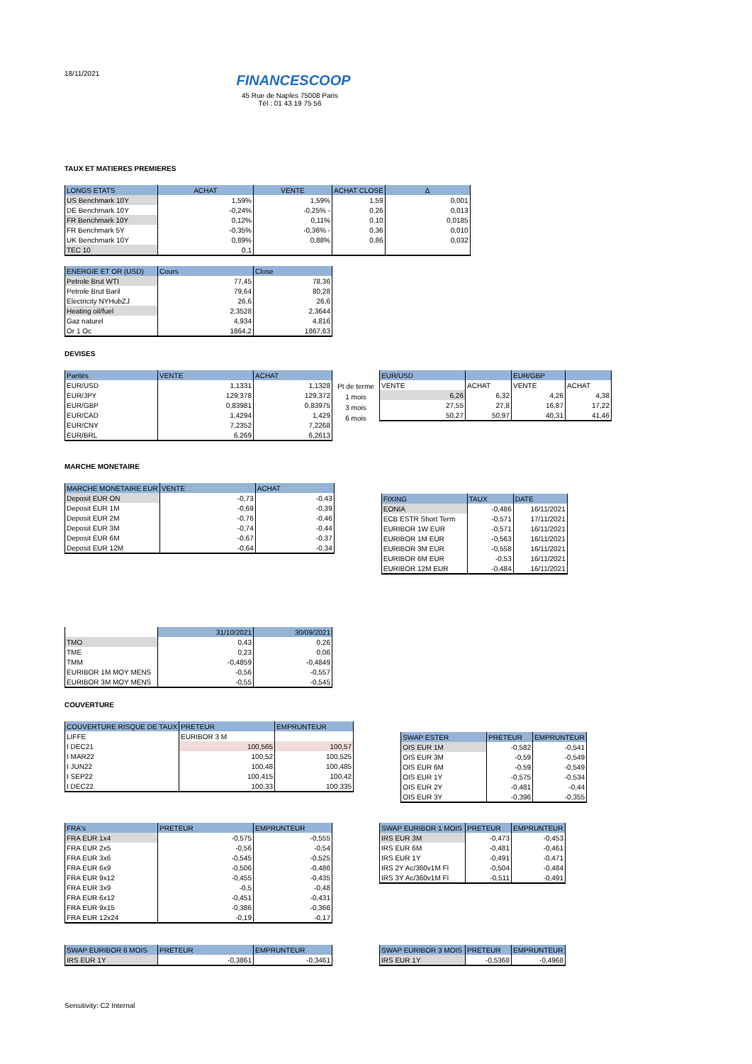18/11/2021 FINANCESCOOP
45 Rue de Naples 75008 Paris
Tél : 01 43 19 75 56
TAUX ET MATIERES PREMIERES
| LONGS ETATS | ACHAT | VENTE | ACHAT CLOSE | Δ |
| --- | --- | --- | --- | --- |
| US Benchmark 10Y | 1,59% | 1,59% | 1,59 | 0,001 |
| DE Benchmark 10Y | -0,24% | -0,25% - | 0,26 | 0,013 |
| FR Benchmark 10Y | 0,12% | 0,11% | 0,10 | 0,0185 |
| FR Benchmark 5Y | -0,35% | -0,36% - | 0,36 | 0,010 |
| UK Benchmark 10Y | 0,89% | 0,88% | 0,86 | 0,032 |
| TEC 10 | 0,1 | | | |
| ENERGIE ET OR (USD) | Cours | Close |
| --- | --- | --- |
| Petrole Brut WTI | 77,45 | 78,36 |
| Petrole Brut Baril | 79,64 | 80,28 |
| Electricity NYHubZJ | 26,6 | 26,6 |
| Heating oil/fuel | 2,3528 | 2,3644 |
| Gaz naturel | 4,934 | 4,816 |
| Or 1 Oc | 1864,2 | 1867,63 |
DEVISES
| Parités | VENTE | ACHAT |
| --- | --- | --- |
| EUR/USD | 1,1331 | 1,1328 |
| EUR/JPY | 129,378 | 129,372 |
| EUR/GBP | 0,83981 | 0,83975 |
| EUR/CAD | 1,4294 | 1,429 |
| EUR/CNY | 7,2352 | 7,2268 |
| EUR/BRL | 6,269 | 6,2613 |
Pt de terme
1 mois
3 mois
6 mois
| EUR/USD | | EUR/GBP | |
| --- | --- | --- | --- |
| VENTE | ACHAT | VENTE | ACHAT |
| 6,26 | 6,32 | 4,26 | 4,38 |
| 27,55 | 27,8 | 16,87 | 17,22 |
| 50,27 | 50,97 | 40,31 | 41,46 |
MARCHE MONETAIRE
| MARCHE MONETAIRE EUR | VENTE | ACHAT |
| --- | --- | --- |
| Deposit EUR ON | -0,73 | -0,43 |
| Deposit EUR 1M | -0,69 | -0,39 |
| Deposit EUR 2M | -0,76 | -0,46 |
| Deposit EUR 3M | -0,74 | -0,44 |
| Deposit EUR 6M | -0,67 | -0,37 |
| Deposit EUR 12M | -0,64 | -0,34 |
| FIXING | TAUX | DATE |
| --- | --- | --- |
| EONIA | -0,486 | 16/11/2021 |
| ECB ESTR Short Term | -0,571 | 17/11/2021 |
| EURIBOR 1W EUR | -0,571 | 16/11/2021 |
| EURIBOR 1M EUR | -0,563 | 16/11/2021 |
| EURIBOR 3M EUR | -0,558 | 16/11/2021 |
| EURIBOR 6M EUR | -0,53 | 16/11/2021 |
| EURIBOR 12M EUR | -0,484 | 16/11/2021 |
| | 31/10/2021 | 30/09/2021 |
| TMO | 0,43 | 0,26 |
| TME | 0,23 | 0,06 |
| TMM | -0,4859 | -0,4849 |
| EURIBOR 1M MOY MENS | -0,56 | -0,557 |
| EURIBOR 3M MOY MENS | -0,55 | -0,545 |
COUVERTURE
| COUVERTURE RISQUE DE TAUX | PRETEUR | EMPRUNTEUR |
| --- | --- | --- |
| LIFFE | EURIBOR 3 M | |
| I DEC21 | 100,565 | 100,57 |
| I MAR22 | 100,52 | 100,525 |
| I JUN22 | 100,48 | 100,485 |
| I SEP22 | 100,415 | 100,42 |
| I DEC22 | 100,33 | 100,335 |
| SWAP ESTER | PRETEUR | EMPRUNTEUR |
| --- | --- | --- |
| OIS EUR 1M | -0,582 | -0,541 |
| OIS EUR 3M | -0,59 | -0,549 |
| OIS EUR 6M | -0,59 | -0,549 |
| OIS EUR 1Y | -0,575 | -0,534 |
| OIS EUR 2Y | -0,481 | -0,44 |
| OIS EUR 3Y | -0,396 | -0,355 |
| FRA's | PRETEUR | EMPRUNTEUR |
| --- | --- | --- |
| FRA EUR 1x4 | -0,575 | -0,555 |
| FRA EUR 2x5 | -0,56 | -0,54 |
| FRA EUR 3x6 | -0,545 | -0,525 |
| FRA EUR 6x9 | -0,506 | -0,486 |
| FRA EUR 9x12 | -0,455 | -0,435 |
| FRA EUR 3x9 | -0,5 | -0,48 |
| FRA EUR 6x12 | -0,451 | -0,431 |
| FRA EUR 9x15 | -0,386 | -0,366 |
| FRA EUR 12x24 | -0,19 | -0,17 |
| SWAP EURIBOR 1 MOIS | PRETEUR | EMPRUNTEUR |
| --- | --- | --- |
| IRS EUR 3M | -0,473 | -0,453 |
| IRS EUR 6M | -0,481 | -0,461 |
| IRS EUR 1Y | -0,491 | -0,471 |
| IRS 2Y Ac/360v1M Fl | -0,504 | -0,484 |
| IRS 3Y Ac/360v1M Fl | -0,511 | -0,491 |
| SWAP EURIBOR 6 MOIS | PRETEUR | EMPRUNTEUR |
| --- | --- | --- |
| IRS EUR 1Y | -0,3861 | -0,3461 |
| SWAP EURIBOR 3 MOIS | PRETEUR | EMPRUNTEUR |
| --- | --- | --- |
| IRS EUR 1Y | -0,5368 | -0,4968 |
Sensitivity: C2 Internal